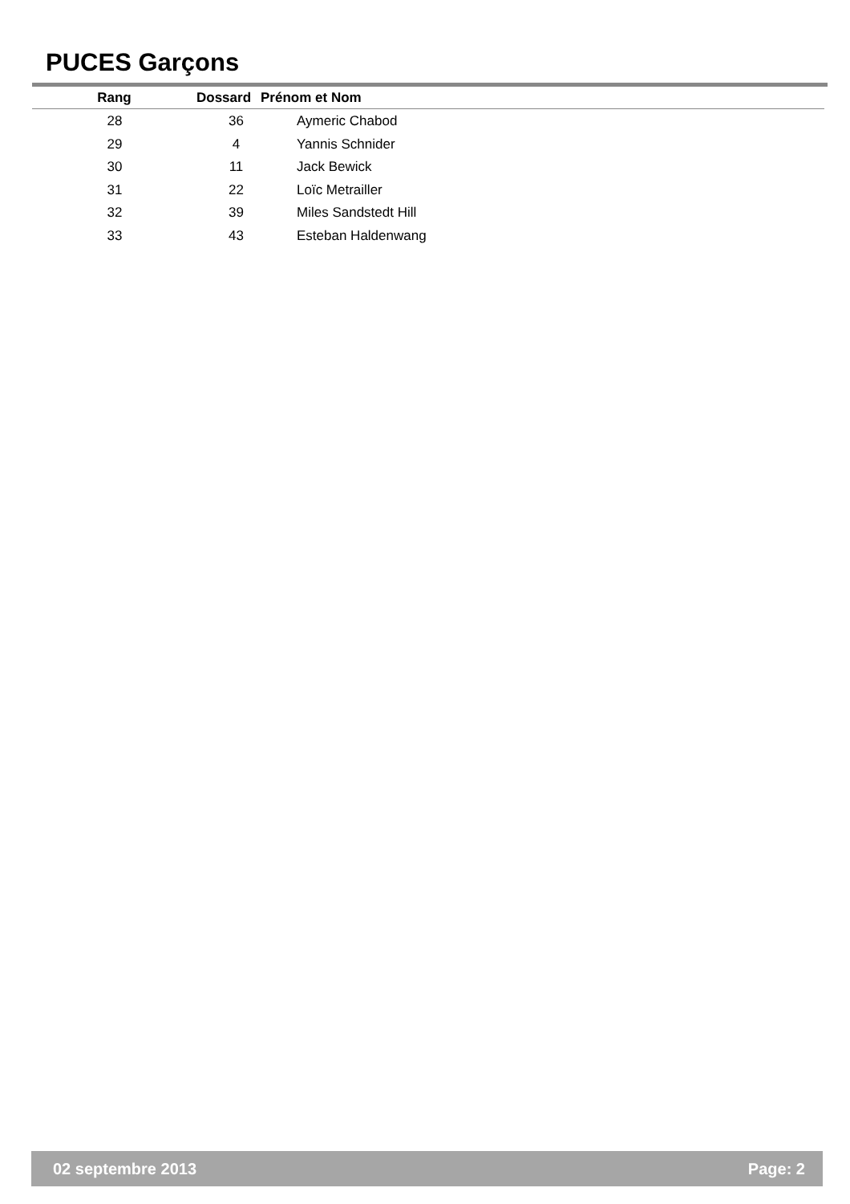PUCES Garçons
| Rang | | Dossard | Prénom et Nom |
| --- | --- | --- | --- |
| 28 | 36 | Aymeric Chabod |
02 septembre 2013 Page: 2
| 28 | 36 | Aymeric Chabod |
| 29 | 4 | Yannis Schnider |
| 30 | 11 | Jack Bewick |
| 31 | 22 | Loïc Metrailler |
| 32 | 39 | Miles Sandstedt Hill |
| 33 | 43 | Esteban Haldenwang |